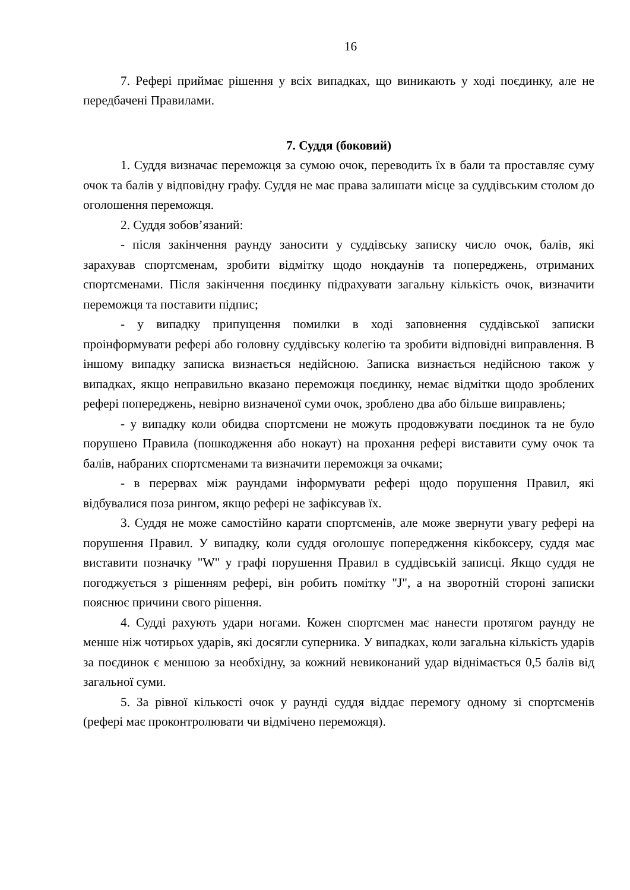16
7. Рефері приймає рішення у всіх випадках, що виникають у ході поєдинку, але не передбачені Правилами.
7. Суддя (боковий)
1. Суддя визначає переможця за сумою очок, переводить їх в бали та проставляє суму очок та балів у відповідну графу. Суддя не має права залишати місце за суддівським столом до оголошення переможця.
2. Суддя зобов’язаний:
- після закінчення раунду заносити у суддівську записку число очок, балів, які зарахував спортсменам, зробити відмітку щодо нокдаунів та попереджень, отриманих спортсменами. Після закінчення поєдинку підрахувати загальну кількість очок, визначити переможця та поставити підпис;
- у випадку припущення помилки в ході заповнення суддівської записки проінформувати рефері або головну суддівську колегію та зробити відповідні виправлення. В іншому випадку записка визнається недійсною. Записка визнається недійсною також у випадках, якщо неправильно вказано переможця поєдинку, немає відмітки щодо зроблених рефері попереджень, невірно визначеної суми очок, зроблено два або більше виправлень;
- у випадку коли обидва спортсмени не можуть продовжувати поєдинок та не було порушено Правила (пошкодження або нокаут) на прохання рефері виставити суму очок та балів, набраних спортсменами та визначити переможця за очками;
- в перервах між раундами інформувати рефері щодо порушення Правил, які відбувалися поза рингом, якщо рефері не зафіксував їх.
3. Суддя не може самостійно карати спортсменів, але може звернути увагу рефері на порушення Правил. У випадку, коли суддя оголошує попередження кікбоксеру, суддя має виставити позначку "W" у графі порушення Правил в суддівській записці. Якщо суддя не погоджується з рішенням рефері, він робить помітку "J", а на зворотній стороні записки пояснює причини свого рішення.
4. Судді рахують удари ногами. Кожен спортсмен має нанести протягом раунду не менше ніж чотирьох ударів, які досягли суперника. У випадках, коли загальна кількість ударів за поєдинок є меншою за необхідну, за кожний невиконаний удар віднімається 0,5 балів від загальної суми.
5. За рівної кількості очок у раунді суддя віддає перемогу одному зі спортсменів (рефері має проконтролювати чи відмічено переможця).